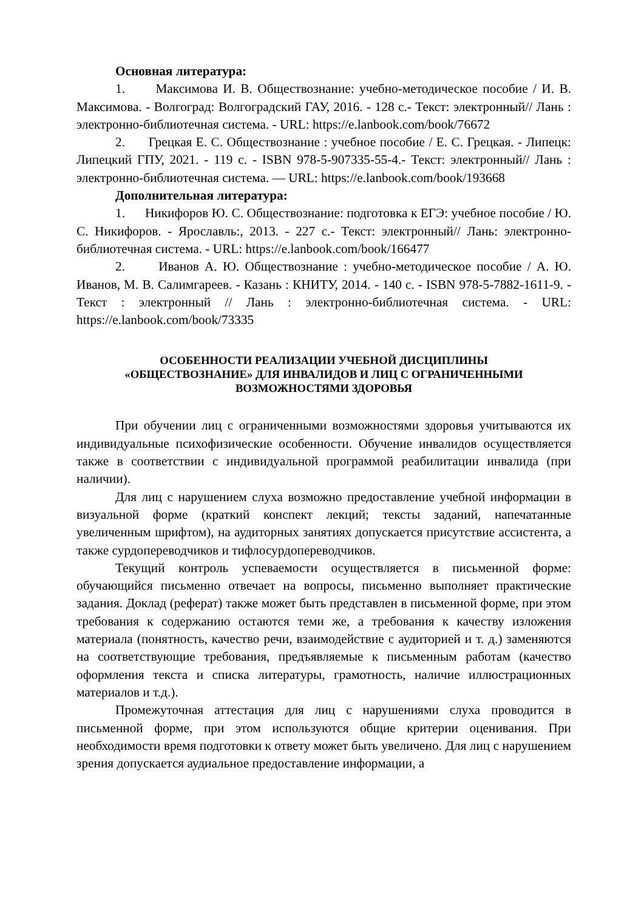Основная литература:
1. Максимова И. В. Обществознание: учебно-методическое пособие / И. В. Максимова. - Волгоград: Волгоградский ГАУ, 2016. - 128 с.- Текст: электронный// Лань : электронно-библиотечная система. - URL: https://e.lanbook.com/book/76672
2. Грецкая Е. С. Обществознание : учебное пособие / Е. С. Грецкая. - Липецк: Липецкий ГПУ, 2021. - 119 с. - ISBN 978-5-907335-55-4.- Текст: электронный// Лань : электронно-библиотечная система. — URL: https://e.lanbook.com/book/193668
Дополнительная литература:
1. Никифоров Ю. С. Обществознание: подготовка к ЕГЭ: учебное пособие / Ю. С. Никифоров. - Ярославль:, 2013. - 227 с.- Текст: электронный// Лань: электронно-библиотечная система. - URL: https://e.lanbook.com/book/166477
2. Иванов А. Ю. Обществознание : учебно-методическое пособие / А. Ю. Иванов, М. В. Салимгареев. - Казань : КНИТУ, 2014. - 140 с. - ISBN 978-5-7882-1611-9. - Текст : электронный // Лань : электронно-библиотечная система. - URL: https://e.lanbook.com/book/73335
ОСОБЕННОСТИ РЕАЛИЗАЦИИ УЧЕБНОЙ ДИСЦИПЛИНЫ
«ОБЩЕСТВОЗНАНИЕ» ДЛЯ ИНВАЛИДОВ И ЛИЦ С ОГРАНИЧЕННЫМИ
ВОЗМОЖНОСТЯМИ ЗДОРОВЬЯ
При обучении лиц с ограниченными возможностями здоровья учитываются их индивидуальные психофизические особенности. Обучение инвалидов осуществляется также в соответствии с индивидуальной программой реабилитации инвалида (при наличии).
Для лиц с нарушением слуха возможно предоставление учебной информации в визуальной форме (краткий конспект лекций; тексты заданий, напечатанные увеличенным шрифтом), на аудиторных занятиях допускается присутствие ассистента, а также сурдопереводчиков и тифлосурдопереводчиков.
Текущий контроль успеваемости осуществляется в письменной форме: обучающийся письменно отвечает на вопросы, письменно выполняет практические задания. Доклад (реферат) также может быть представлен в письменной форме, при этом требования к содержанию остаются теми же, а требования к качеству изложения материала (понятность, качество речи, взаимодействие с аудиторией и т. д.) заменяются на соответствующие требования, предъявляемые к письменным работам (качество оформления текста и списка литературы, грамотность, наличие иллюстрационных материалов и т.д.).
Промежуточная аттестация для лиц с нарушениями слуха проводится в письменной форме, при этом используются общие критерии оценивания. При необходимости время подготовки к ответу может быть увеличено. Для лиц с нарушением зрения допускается аудиальное предоставление информации, а